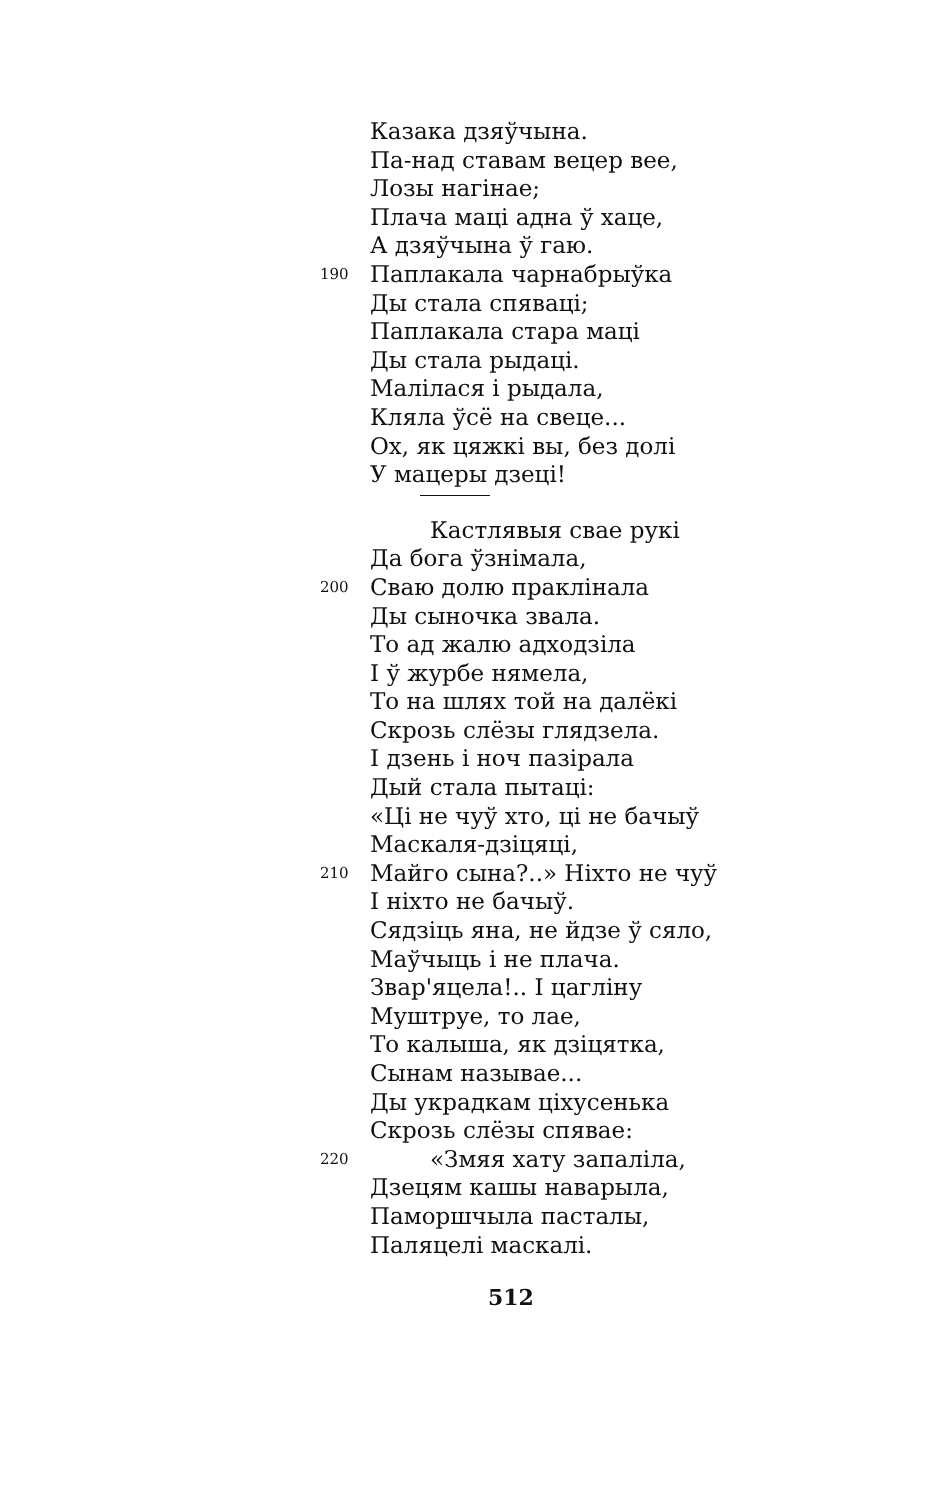Казака дзяўчына.
Па-над ставам вецер вее,
Лозы нагінае;
Плача маці адна ў хаце,
А дзяўчына ў гаю.
190 Паплакала чарнабрыўка
Ды стала спяваці;
Паплакала стара маці
Ды стала рыдаці.
Малілася і рыдала,
Кляла ўсё на свеце...
Ох, як цяжкі вы, без долі
У мацеры дзеці!
Кастлявыя свае рукі
Да бога ўзнімала,
200 Сваю долю праклінала
Ды сыночка звала.
То ад жалю адходзіла
І ў журбе нямела,
То на шлях той на далёкі
Скрозь слёзы глядзела.
І дзень і ноч пазірала
Дый стала пытаці:
«Ці не чуў хто, ці не бачыў
Маскаля-дзіцяці,
210 Майго сына?..» Ніхто не чуў
І ніхто не бачыў.
Сядзіць яна, не йдзе ў сяло,
Маўчыць і не плача.
Звар'яцела!.. І цагліну
Муштруе, то лае,
То калыша, як дзіцятка,
Сынам называе...
Ды украдкам ціхусенька
Скрозь слёзы спявае:
220 «Змяя хату запаліла,
Дзецям кашы наварыла,
Паморшчыла пасталы,
Паляцелі маскалі.
512